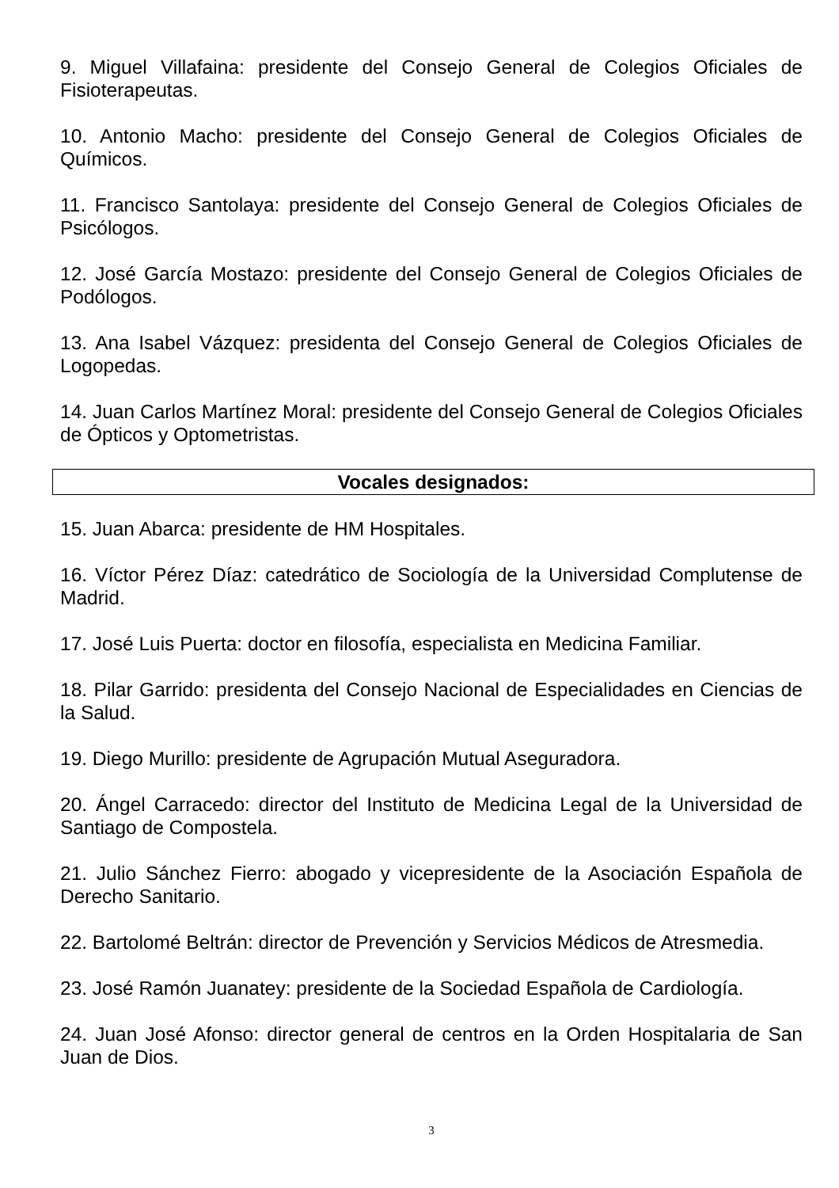9. Miguel Villafaina: presidente del Consejo General de Colegios Oficiales de Fisioterapeutas.
10. Antonio Macho: presidente del Consejo General de Colegios Oficiales de Químicos.
11. Francisco Santolaya: presidente del Consejo General de Colegios Oficiales de Psicólogos.
12. José García Mostazo: presidente del Consejo General de Colegios Oficiales de Podólogos.
13. Ana Isabel Vázquez: presidenta del Consejo General de Colegios Oficiales de Logopedas.
14. Juan Carlos Martínez Moral: presidente del Consejo General de Colegios Oficiales de Ópticos y Optometristas.
Vocales designados:
15. Juan Abarca: presidente de HM Hospitales.
16. Víctor Pérez Díaz: catedrático de Sociología de la Universidad Complutense de Madrid.
17. José Luis Puerta: doctor en filosofía, especialista en Medicina Familiar.
18. Pilar Garrido: presidenta del Consejo Nacional de Especialidades en Ciencias de la Salud.
19. Diego Murillo: presidente de Agrupación Mutual Aseguradora.
20. Ángel Carracedo: director del Instituto de Medicina Legal de la Universidad de Santiago de Compostela.
21. Julio Sánchez Fierro: abogado y vicepresidente de la Asociación Española de Derecho Sanitario.
22. Bartolomé Beltrán: director de Prevención y Servicios Médicos de Atresmedia.
23. José Ramón Juanatey: presidente de la Sociedad Española de Cardiología.
24. Juan José Afonso: director general de centros en la Orden Hospitalaria de San Juan de Dios.
3